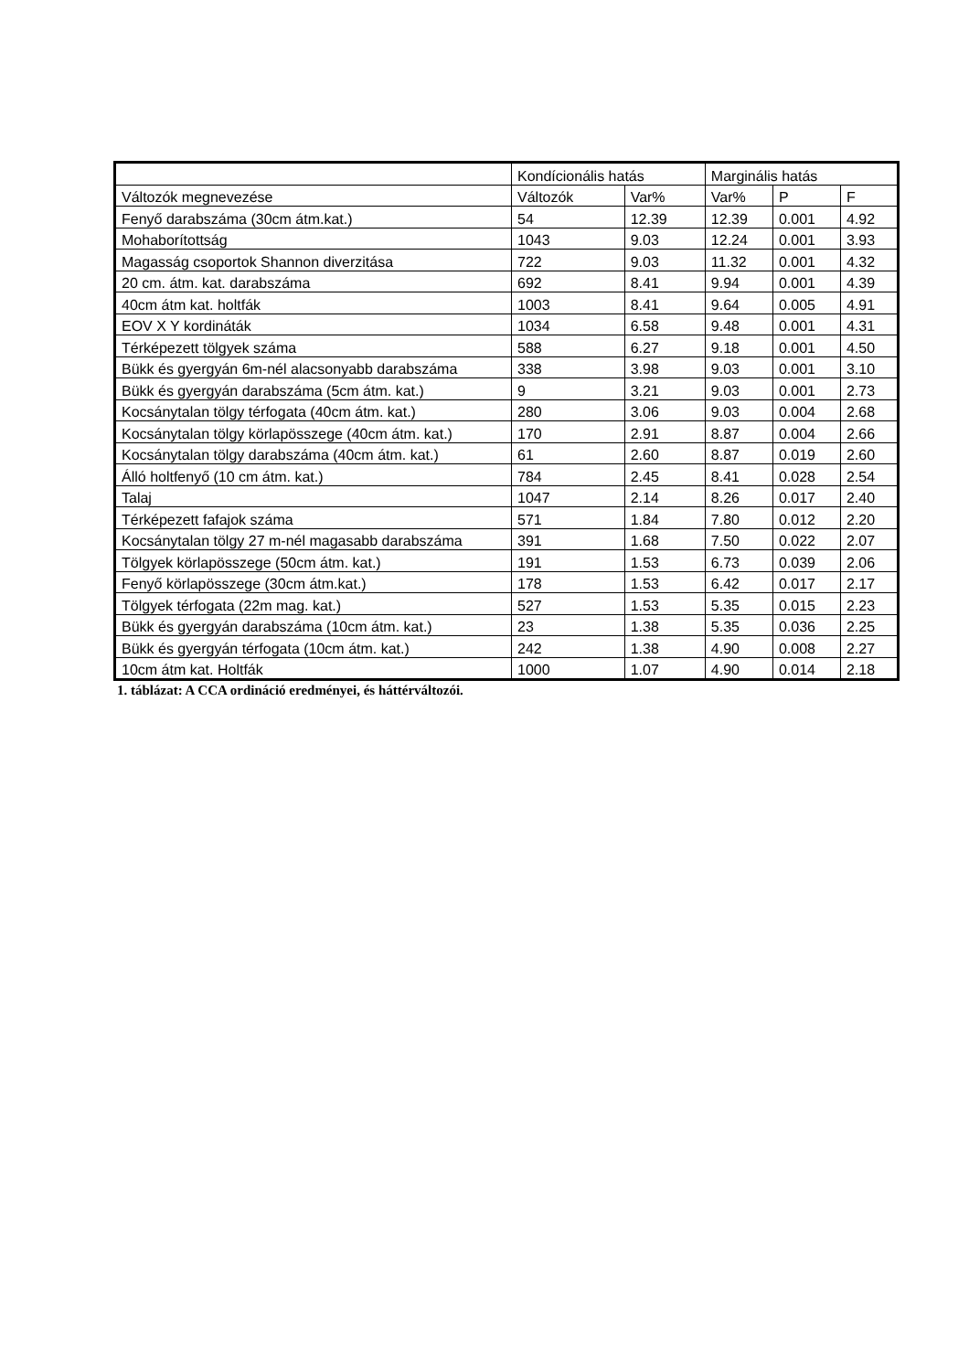| | Kondícionális hatás | | Marginális hatás | | |
| --- | --- | --- | --- | --- | --- |
| Változók megnevezése | Változók | Var% | Var% | P | F |
| Fenyő darabszáma (30cm átm.kat.) | 54 | 12.39 | 12.39 | 0.001 | 4.92 |
| Mohaborítottság | 1043 | 9.03 | 12.24 | 0.001 | 3.93 |
| Magasság csoportok Shannon diverzitása | 722 | 9.03 | 11.32 | 0.001 | 4.32 |
| 20 cm. átm. kat. darabszáma | 692 | 8.41 | 9.94 | 0.001 | 4.39 |
| 40cm átm kat. holtfák | 1003 | 8.41 | 9.64 | 0.005 | 4.91 |
| EOV X Y kordináták | 1034 | 6.58 | 9.48 | 0.001 | 4.31 |
| Térképezett tölgyek száma | 588 | 6.27 | 9.18 | 0.001 | 4.50 |
| Bükk és gyergyán 6m-nél alacsonyabb darabszáma | 338 | 3.98 | 9.03 | 0.001 | 3.10 |
| Bükk és gyergyán darabszáma (5cm átm. kat.) | 9 | 3.21 | 9.03 | 0.001 | 2.73 |
| Kocsánytalan tölgy térfogata (40cm átm. kat.) | 280 | 3.06 | 9.03 | 0.004 | 2.68 |
| Kocsánytalan tölgy körlapösszege (40cm átm. kat.) | 170 | 2.91 | 8.87 | 0.004 | 2.66 |
| Kocsánytalan tölgy darabszáma (40cm átm. kat.) | 61 | 2.60 | 8.87 | 0.019 | 2.60 |
| Álló holtfenyő (10 cm átm. kat.) | 784 | 2.45 | 8.41 | 0.028 | 2.54 |
| Talaj | 1047 | 2.14 | 8.26 | 0.017 | 2.40 |
| Térképezett fafajok száma | 571 | 1.84 | 7.80 | 0.012 | 2.20 |
| Kocsánytalan tölgy 27 m-nél magasabb darabszáma | 391 | 1.68 | 7.50 | 0.022 | 2.07 |
| Tölgyek körlapösszege (50cm átm. kat.) | 191 | 1.53 | 6.73 | 0.039 | 2.06 |
| Fenyő körlapösszege (30cm átm.kat.) | 178 | 1.53 | 6.42 | 0.017 | 2.17 |
| Tölgyek térfogata (22m mag. kat.) | 527 | 1.53 | 5.35 | 0.015 | 2.23 |
| Bükk és gyergyán darabszáma (10cm átm. kat.) | 23 | 1.38 | 5.35 | 0.036 | 2.25 |
| Bükk és gyergyán térfogata (10cm átm. kat.) | 242 | 1.38 | 4.90 | 0.008 | 2.27 |
| 10cm átm kat. Holtfák | 1000 | 1.07 | 4.90 | 0.014 | 2.18 |
1. táblázat: A CCA ordináció eredményei, és háttérváltozói.